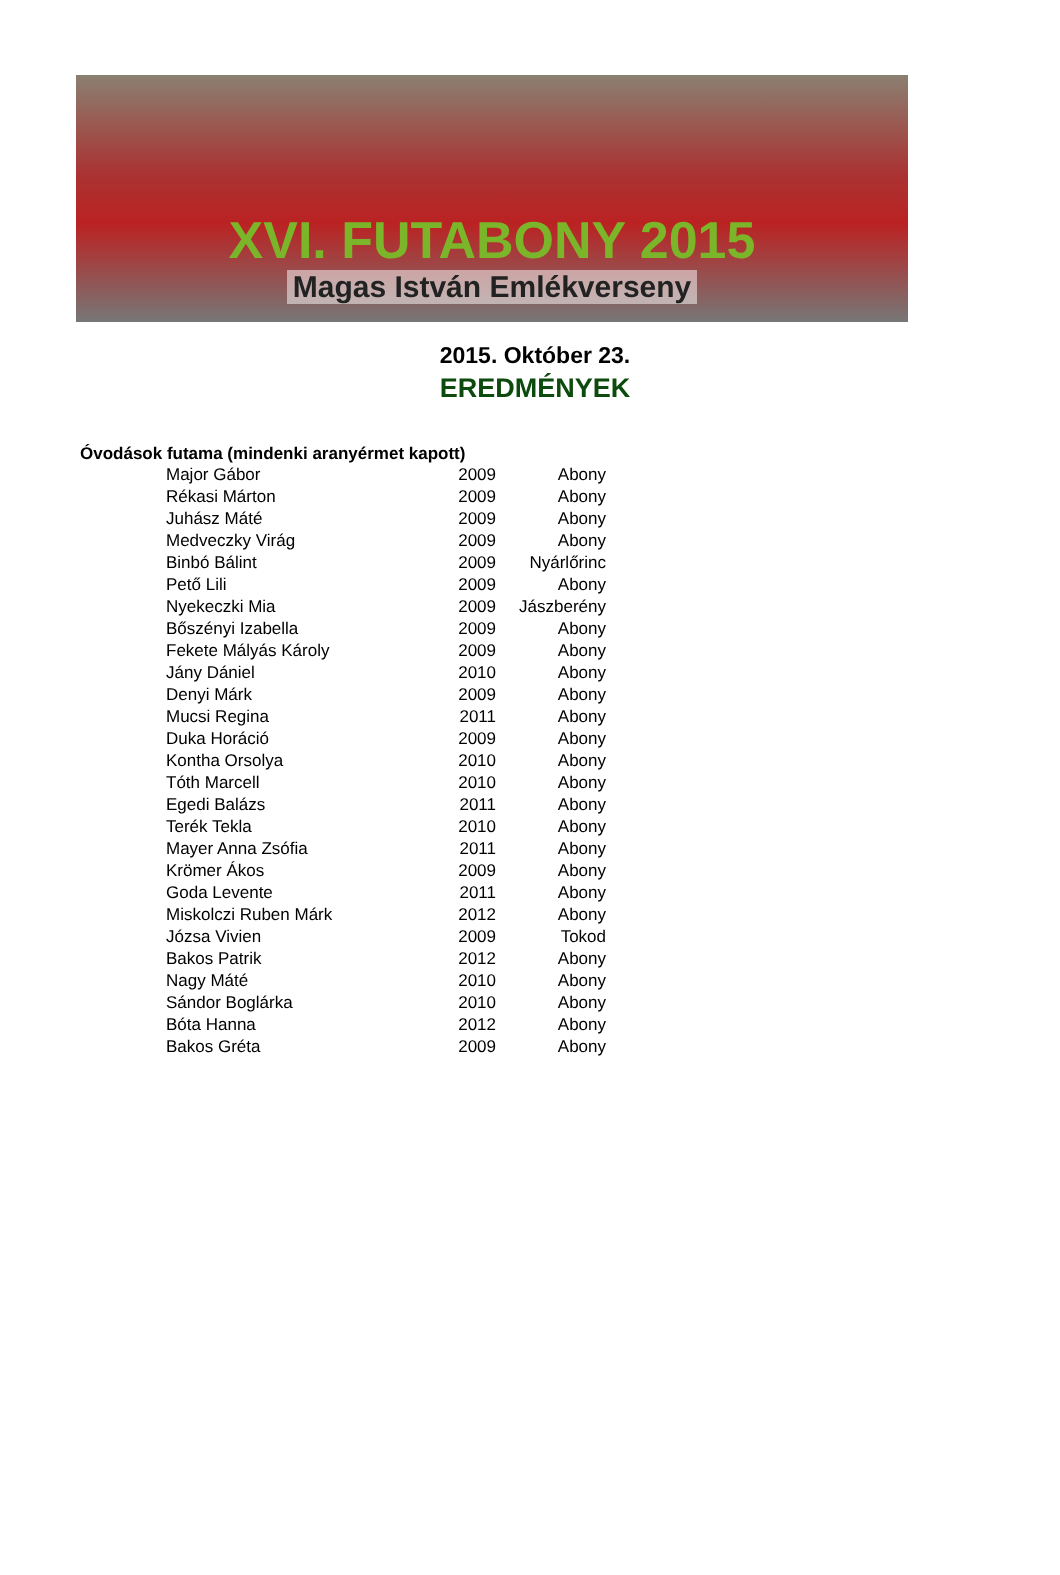XVI. FUTABONY 2015
Magas István Emlékverseny
2015. Október 23.
EREDMÉNYEK
Óvodások futama (mindenki aranyérmet kapott)
| Major Gábor | 2009 | Abony |
| Rékasi Márton | 2009 | Abony |
| Juhász Máté | 2009 | Abony |
| Medveczky Virág | 2009 | Abony |
| Binbó Bálint | 2009 | Nyárlőrinc |
| Pető Lili | 2009 | Abony |
| Nyekeczki Mia | 2009 | Jászberény |
| Bőszényi Izabella | 2009 | Abony |
| Fekete Mályás Károly | 2009 | Abony |
| Jány Dániel | 2010 | Abony |
| Denyi Márk | 2009 | Abony |
| Mucsi Regina | 2011 | Abony |
| Duka Horáció | 2009 | Abony |
| Kontha Orsolya | 2010 | Abony |
| Tóth Marcell | 2010 | Abony |
| Egedi Balázs | 2011 | Abony |
| Terék Tekla | 2010 | Abony |
| Mayer Anna Zsófia | 2011 | Abony |
| Krömer Ákos | 2009 | Abony |
| Goda Levente | 2011 | Abony |
| Miskolczi Ruben Márk | 2012 | Abony |
| Józsa Vivien | 2009 | Tokod |
| Bakos Patrik | 2012 | Abony |
| Nagy Máté | 2010 | Abony |
| Sándor Boglárka | 2010 | Abony |
| Bóta Hanna | 2012 | Abony |
| Bakos Gréta | 2009 | Abony |